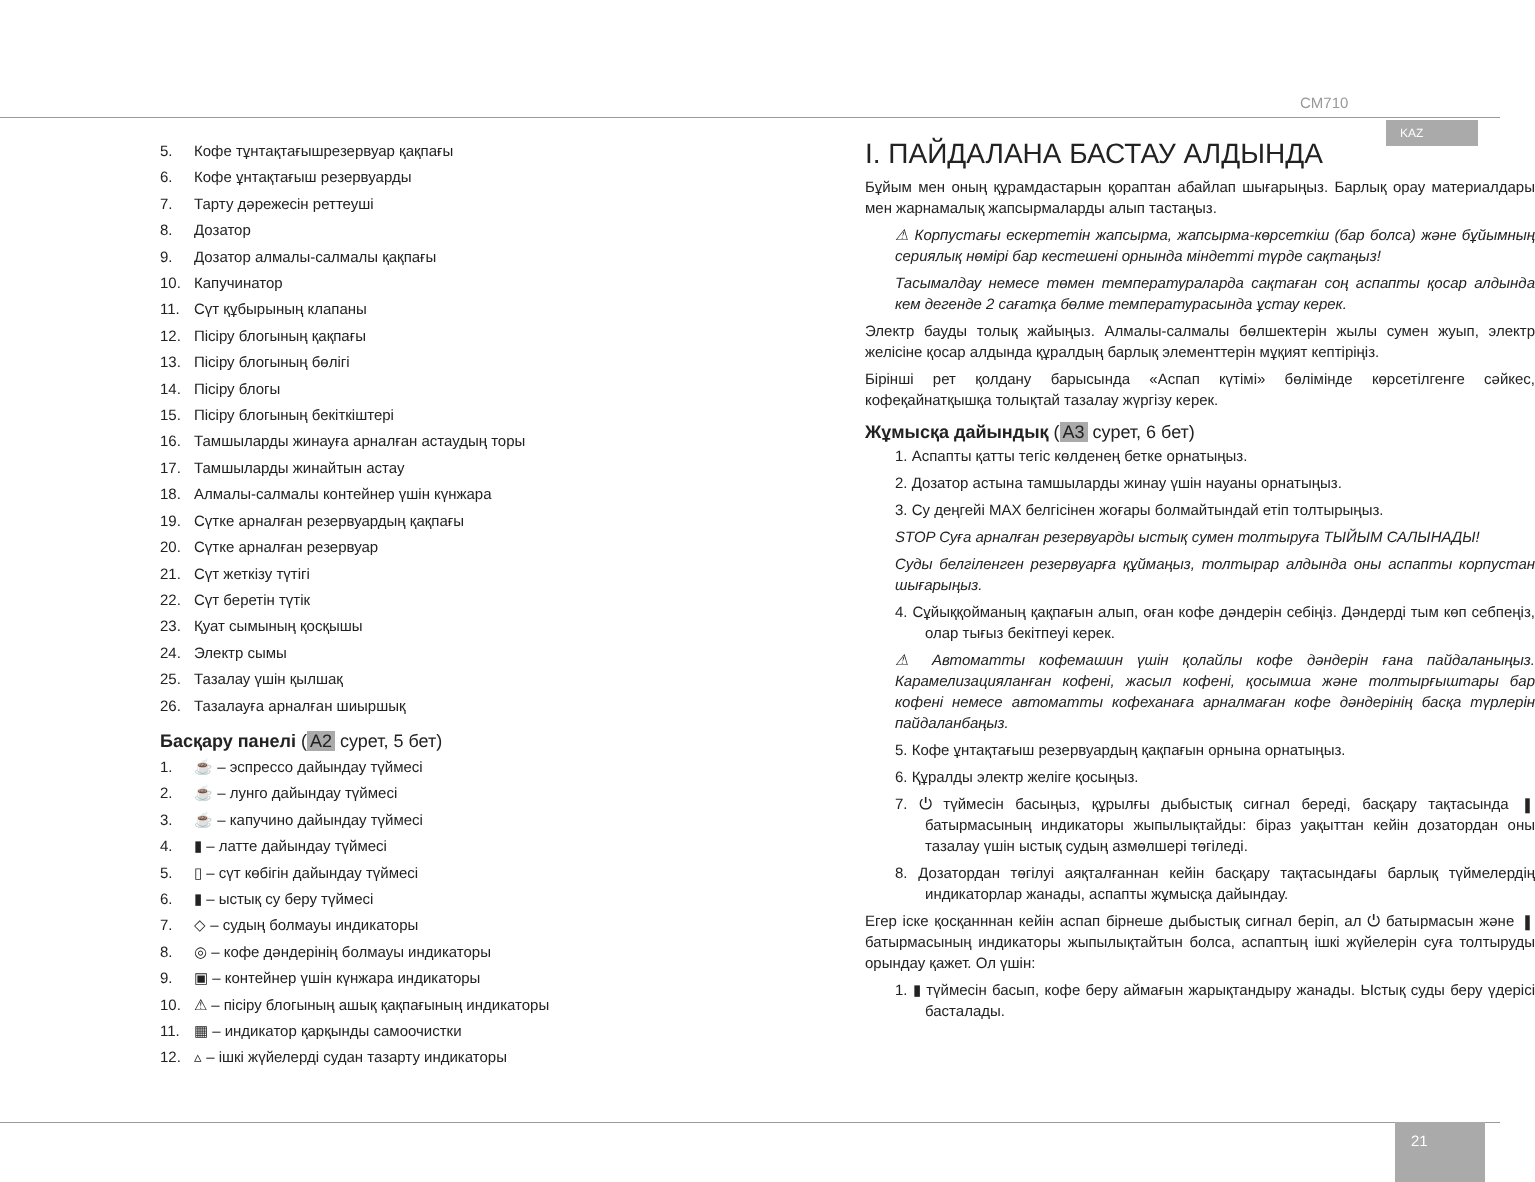CM710
KAZ
5. Кофе тұнтақтағышрезервуар қақпағы
6. Кофе ұнтақтағыш резервуарды
7. Тарту дәрежесін реттеуші
8. Дозатор
9. Дозатор алмалы-салмалы қақпағы
10. Капучинатор
11. Сүт құбырының клапаны
12. Пісіру блогының қақпағы
13. Пісіру блогының бөлігі
14. Пісіру блогы
15. Пісіру блогының бекіткіштері
16. Тамшыларды жинауға арналған астаудың торы
17. Тамшыларды жинайтын астау
18. Алмалы-салмалы контейнер үшін күнжара
19. Сүтке арналған резервуардың қақпағы
20. Сүтке арналған резервуар
21. Сүт жеткізу түтігі
22. Сүт беретін түтік
23. Қуат сымының қосқышы
24. Электр сымы
25. Тазалау үшін қылшақ
26. Тазалауға арналған шиыршық
Басқару панелі (A2 сурет, 5 бет)
1. ☕ – эспрессо дайындау түймесі
2. ☕ – лунго дайындау түймесі
3. ☕ – капучино дайындау түймесі
4. ▮ – латте дайындау түймесі
5. ▯ – сүт көбігін дайындау түймесі
6. ▮ – ыстық су беру түймесі
7. ◇ – судың болмауы индикаторы
8. ◎ – кофе дәндерінің болмауы индикаторы
9. ▣ – контейнер үшін күнжара индикаторы
10. ⚠ – пісіру блогының ашық қақпағының индикаторы
11. ▦ – индикатор қарқынды самоочистки
12. ▵ – ішкі жүйелерді судан тазарту индикаторы
I. ПАЙДАЛАНА БАСТАУ АЛДЫНДА
Бұйым мен оның құрамдастарын қораптан абайлап шығарыңыз. Барлық орау материалдары мен жарнамалық жапсырмаларды алып тастаңыз.
⚠ Корпустағы ескертетін жапсырма, жапсырма-көрсеткіш (бар болса) және бұйымның сериялық нөмірі бар кестешені орнында міндетті түрде сақтаңыз!
Тасымалдау немесе төмен температураларда сақтаған соң аспапты қосар алдында кем дегенде 2 сағатқа бөлме температурасында ұстау керек.
Электр бауды толық жайыңыз. Алмалы-салмалы бөлшектерін жылы сумен жуып, электр желісіне қосар алдында құралдың барлық элементтерін мұқият кептіріңіз.
Бірінші рет қолдану барысында «Аспап күтімі» бөлімінде көрсетілгенге сәйкес, кофеқайнатқышқа толықтай тазалау жүргізу керек.
Жұмысқа дайындық (A3 сурет, 6 бет)
1. Аспапты қатты тегіс көлденең бетке орнатыңыз.
2. Дозатор астына тамшыларды жинау үшін науаны орнатыңыз.
3. Су деңгейі MAX белгісінен жоғары болмайтындай етіп толтырыңыз.
STOP Суға арналған резервуарды ыстық сумен толтыруға ТЫЙЫМ САЛЫНАДЫ!
Суды белгіленген резервуарға құймаңыз, толтырар алдында оны аспапты корпустан шығарыңыз.
4. Сұйыққойманың қақпағын алып, оған кофе дәндерін себіңіз. Дәндерді тым көп себпеңіз, олар тығыз бекітпеуі керек.
⚠ Автоматты кофемашин үшін қолайлы кофе дәндерін ғана пайдаланыңыз. Карамелизацияланған кофені, жасыл кофені, қосымша және толтырғыштары бар кофені немесе автоматты кофеханаға арналмаған кофе дәндерінің басқа түрлерін пайдаланбаңыз.
5. Кофе ұнтақтағыш резервуардың қақпағын орнына орнатыңыз.
6. Құралды электр желіге қосыңыз.
7. ⏻ түймесін басыңыз, құрылғы дыбыстық сигнал береді, басқару тақтасында ▮ батырмасының индикаторы жыпылықтайды: біраз уақыттан кейін дозатордан оны тазалау үшін ыстық судың азмөлшері төгіледі.
8. Дозатордан төгілуі аяқталғаннан кейін басқару тақтасындағы барлық түймелердің индикаторлар жанады, аспапты жұмысқа дайындау.
Егер іске қосқанннан кейін аспап бірнеше дыбыстық сигнал беріп, ал ⏻ батырмасын және ▮ батырмасының индикаторы жыпылықтайтын болса, аспаптың ішкі жүйелерін суға толтыруды орындау қажет. Ол үшін:
1. ▮ түймесін басып, кофе беру аймағын жарықтандыру жанады. Ыстық суды беру үдерісі басталады.
21